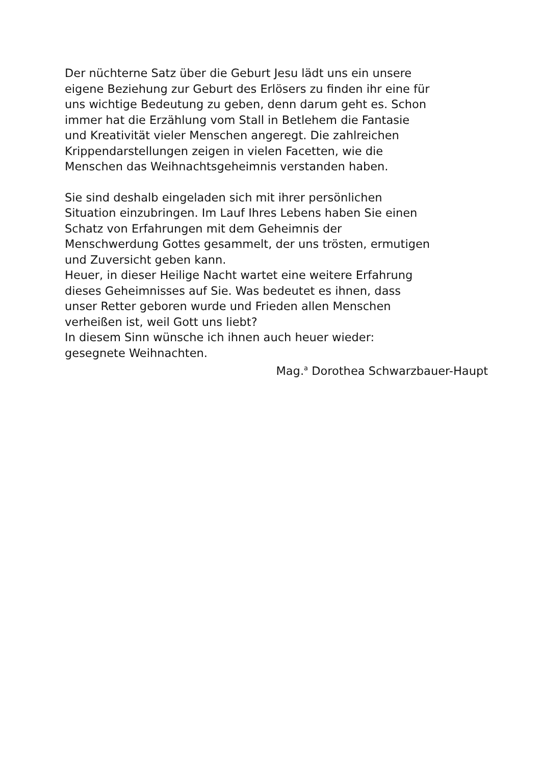Der nüchterne Satz über die Geburt Jesu lädt uns ein unsere
eigene Beziehung zur Geburt des Erlösers zu finden ihr eine für
uns wichtige Bedeutung zu geben, denn darum geht es. Schon
immer hat die Erzählung vom Stall in Betlehem die Fantasie
und Kreativität vieler Menschen angeregt. Die zahlreichen
Krippendarstellungen zeigen in vielen Facetten, wie die
Menschen das Weihnachtsgeheimnis verstanden haben.
Sie sind deshalb eingeladen sich mit ihrer persönlichen
Situation einzubringen. Im Lauf Ihres Lebens haben Sie einen
Schatz von Erfahrungen mit dem Geheimnis der
Menschwerdung Gottes gesammelt, der uns trösten, ermutigen
und Zuversicht geben kann.
Heuer, in dieser Heilige Nacht wartet eine weitere Erfahrung
dieses Geheimnisses auf Sie. Was bedeutet es ihnen, dass
unser Retter geboren wurde und Frieden allen Menschen
verheißen ist, weil Gott uns liebt?
In diesem Sinn wünsche ich ihnen auch heuer wieder:
gesegnete Weihnachten.
Mag.<sup>a</sup> Dorothea Schwarzbauer-Haupt